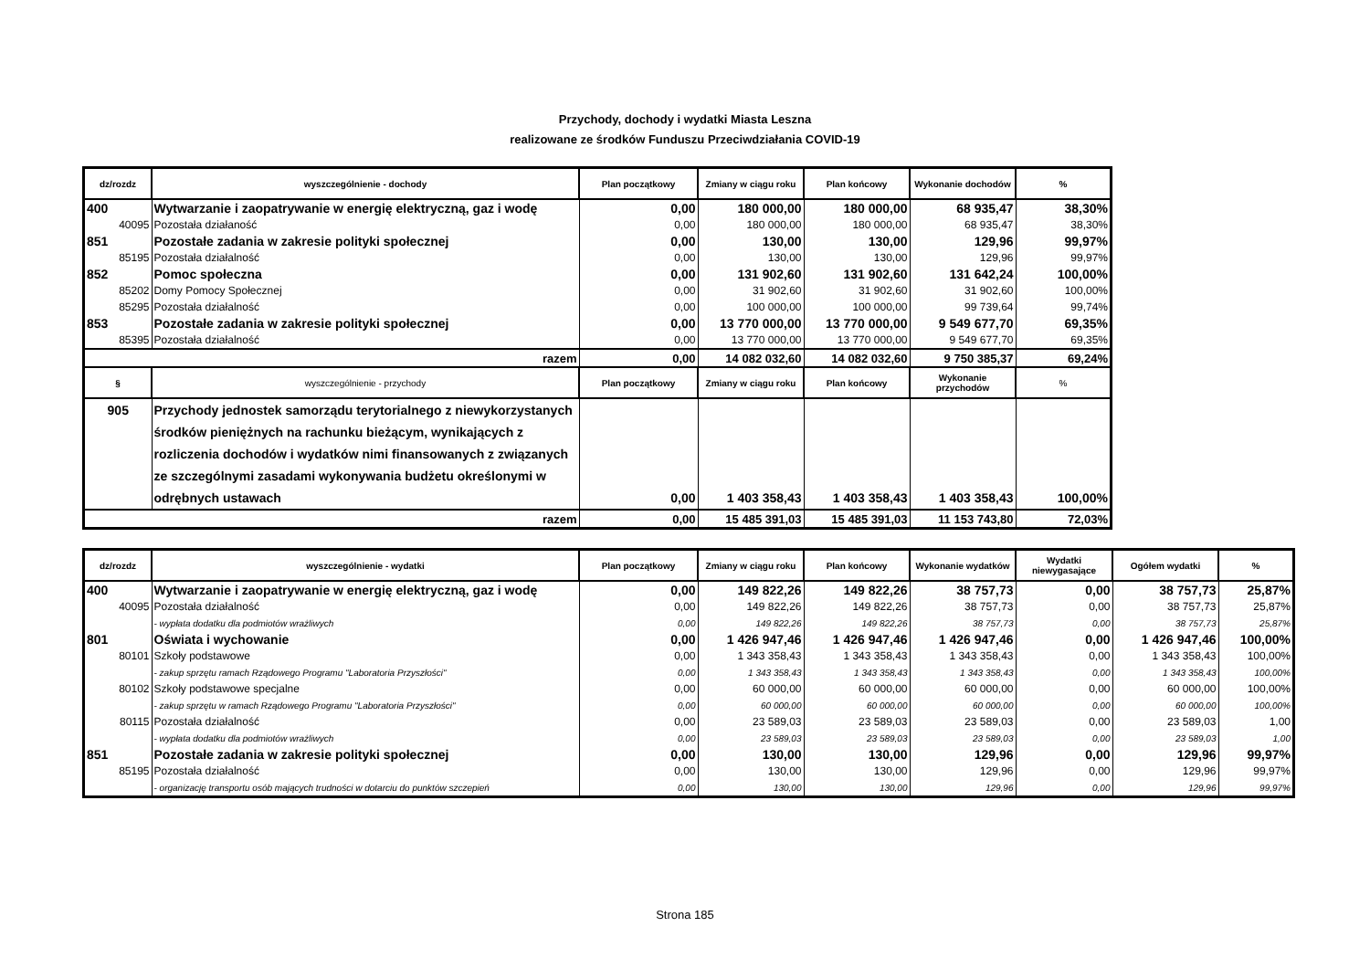Przychody, dochody i wydatki Miasta Leszna
realizowane ze środków Funduszu Przeciwdziałania COVID-19
| dz/rozdz | wyszczególnienie - dochody | Plan początkowy | Zmiany w ciągu roku | Plan końcowy | Wykonanie dochodów | % |
| --- | --- | --- | --- | --- | --- | --- |
| 400 | Wytwarzanie i zaopatrywanie w energię elektryczną, gaz i wodę | 0,00 | 180 000,00 | 180 000,00 | 68 935,47 | 38,30% |
| 40095 | Pozostała działaność | 0,00 | 180 000,00 | 180 000,00 | 68 935,47 | 38,30% |
| 851 | Pozostałe zadania w zakresie polityki społecznej | 0,00 | 130,00 | 130,00 | 129,96 | 99,97% |
| 85195 | Pozostała działalność | 0,00 | 130,00 | 130,00 | 129,96 | 99,97% |
| 852 | Pomoc społeczna | 0,00 | 131 902,60 | 131 902,60 | 131 642,24 | 100,00% |
| 85202 | Domy Pomocy Społecznej | 0,00 | 31 902,60 | 31 902,60 | 31 902,60 | 100,00% |
| 85295 | Pozostała działalność | 0,00 | 100 000,00 | 100 000,00 | 99 739,64 | 99,74% |
| 853 | Pozostałe zadania w zakresie polityki społecznej | 0,00 | 13 770 000,00 | 13 770 000,00 | 9 549 677,70 | 69,35% |
| 85395 | Pozostała działalność | 0,00 | 13 770 000,00 | 13 770 000,00 | 9 549 677,70 | 69,35% |
| razem | | 0,00 | 14 082 032,60 | 14 082 032,60 | 9 750 385,37 | 69,24% |
| § | wyszczególnienie - przychody | Plan początkowy | Zmiany w ciągu roku | Plan końcowy | Wykonanie przychodów | % |
| 905 | Przychody jednostek samorządu terytorialnego z niewykorzystanych środków pieniężnych na rachunku bieżącym, wynikających z rozliczenia dochodów i wydatków nimi finansowanych z związanych ze szczególnymi zasadami wykonywania budżetu określonymi w odrębnych ustawach | 0,00 | 1 403 358,43 | 1 403 358,43 | 1 403 358,43 | 100,00% |
| razem | | 0,00 | 15 485 391,03 | 15 485 391,03 | 11 153 743,80 | 72,03% |
| dz/rozdz | wyszczególnienie - wydatki | Plan początkowy | Zmiany w ciągu roku | Plan końcowy | Wykonanie wydatków | Wydatki niewygasające | Ogółem wydatki | % |
| --- | --- | --- | --- | --- | --- | --- | --- | --- |
| 400 | Wytwarzanie i zaopatrywanie w energię elektryczną, gaz i wodę | 0,00 | 149 822,26 | 149 822,26 | 38 757,73 | 0,00 | 38 757,73 | 25,87% |
| 40095 | Pozostała działalność | 0,00 | 149 822,26 | 149 822,26 | 38 757,73 | 0,00 | 38 757,73 | 25,87% |
| | - wypłata dodatku dla podmiotów wrażliwych | 0,00 | 149 822,26 | 149 822,26 | 38 757,73 | 0,00 | 38 757,73 | 25,87% |
| 801 | Oświata i wychowanie | 0,00 | 1 426 947,46 | 1 426 947,46 | 1 426 947,46 | 0,00 | 1 426 947,46 | 100,00% |
| 80101 | Szkoły podstawowe | 0,00 | 1 343 358,43 | 1 343 358,43 | 1 343 358,43 | 0,00 | 1 343 358,43 | 100,00% |
| | - zakup sprzętu ramach Rządowego Programu "Laboratoria Przyszłości" | 0,00 | 1 343 358,43 | 1 343 358,43 | 1 343 358,43 | 0,00 | 1 343 358,43 | 100,00% |
| 80102 | Szkoły podstawowe specjalne | 0,00 | 60 000,00 | 60 000,00 | 60 000,00 | 0,00 | 60 000,00 | 100,00% |
| | - zakup sprzętu w ramach Rządowego Programu "Laboratoria Przyszłości" | 0,00 | 60 000,00 | 60 000,00 | 60 000,00 | 0,00 | 60 000,00 | 100,00% |
| 80115 | Pozostała działalność | 0,00 | 23 589,03 | 23 589,03 | 23 589,03 | 0,00 | 23 589,03 | 1,00 |
| | - wypłata dodatku dla podmiotów wrażliwych | 0,00 | 23 589,03 | 23 589,03 | 23 589,03 | 0,00 | 23 589,03 | 1,00 |
| 851 | Pozostałe zadania w zakresie polityki społecznej | 0,00 | 130,00 | 130,00 | 129,96 | 0,00 | 129,96 | 99,97% |
| 85195 | Pozostała działalność | 0,00 | 130,00 | 130,00 | 129,96 | 0,00 | 129,96 | 99,97% |
| | - organizację transportu osób mających trudności w dotarciu do punktów szczepień | 0,00 | 130,00 | 130,00 | 129,96 | 0,00 | 129,96 | 99,97% |
Strona 185